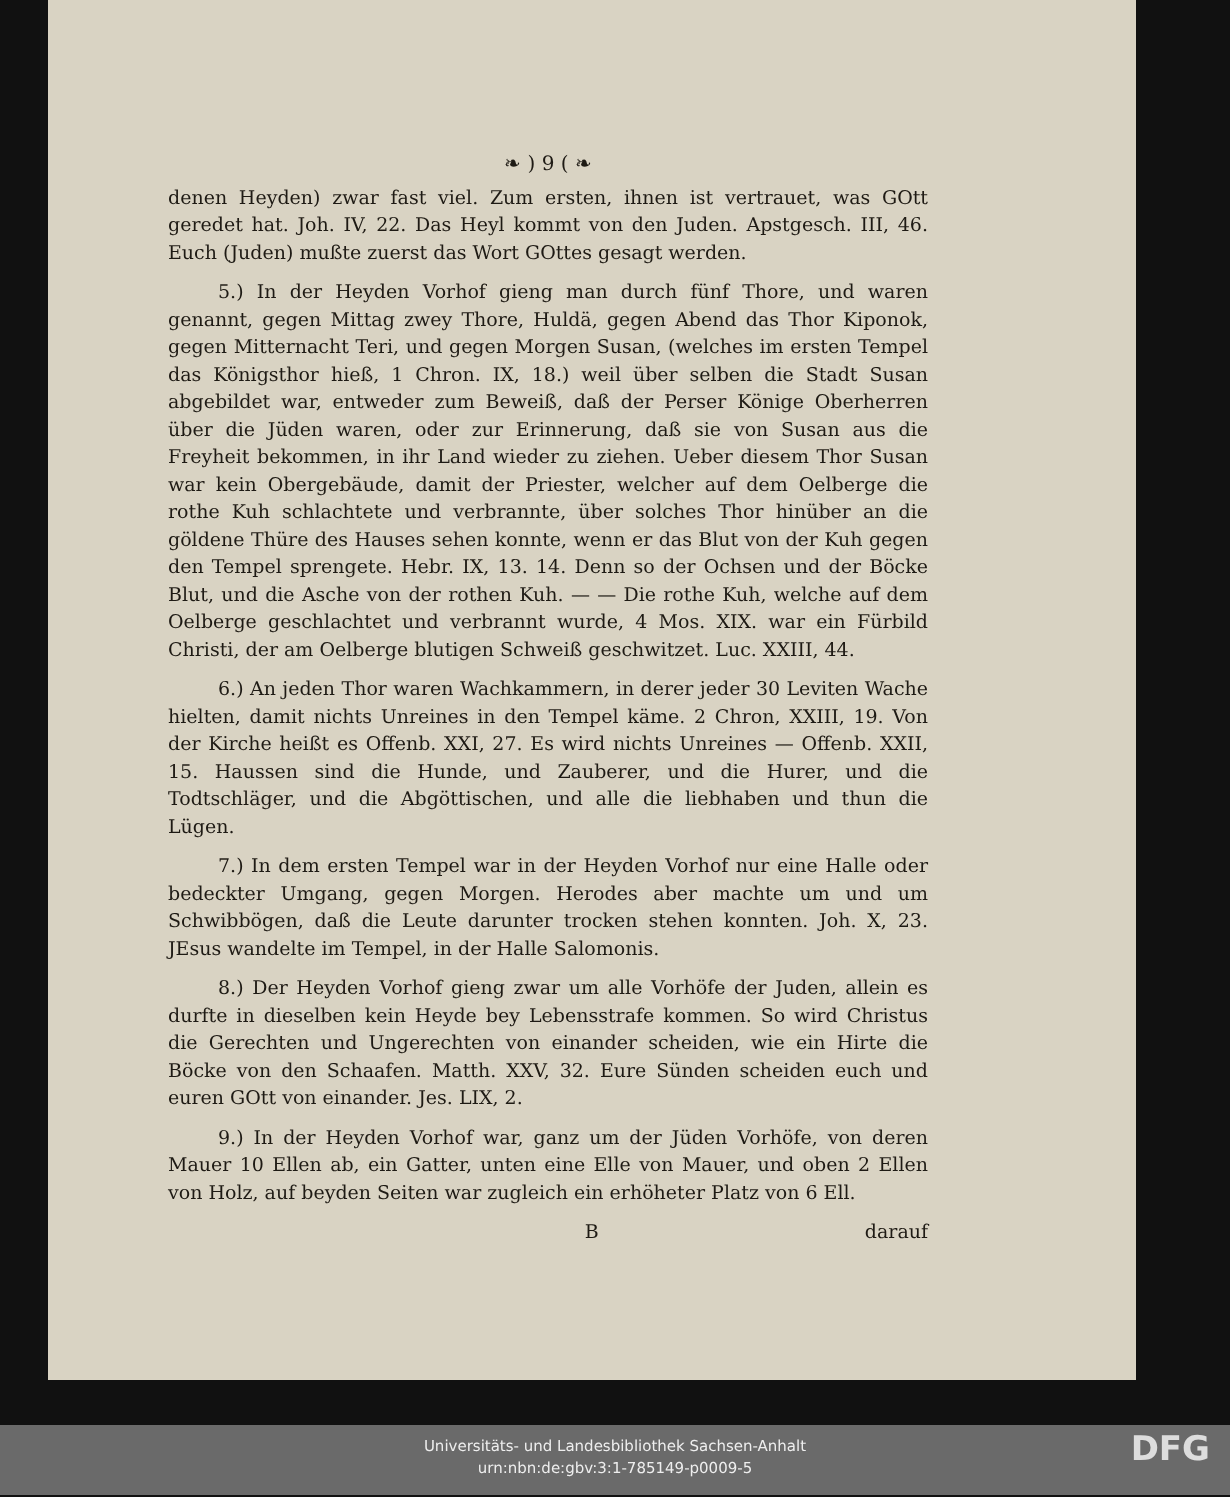❧ ) 9 ( ❧
denen Heyden) zwar fast viel. Zum ersten, ihnen ist vertrauet, was GOtt geredet hat. Joh. IV, 22. Das Heyl kommt von den Juden. Apstgesch. III, 46. Euch (Juden) mußte zuerst das Wort GOttes gesagt werden.
5.) In der Heyden Vorhof gieng man durch fünf Thore, und waren genannt, gegen Mittag zwey Thore, Huldä, gegen Abend das Thor Kiponok, gegen Mitternacht Teri, und gegen Morgen Susan, (welches im ersten Tempel das Königsthor hieß, 1 Chron. IX, 18.) weil über selben die Stadt Susan abgebildet war, entweder zum Beweiß, daß der Perser Könige Oberherren über die Jüden waren, oder zur Erinnerung, daß sie von Susan aus die Freyheit bekommen, in ihr Land wieder zu ziehen. Ueber diesem Thor Susan war kein Obergebäude, damit der Priester, welcher auf dem Oelberge die rothe Kuh schlachtete und verbrannte, über solches Thor hinüber an die göldene Thüre des Hauses sehen konnte, wenn er das Blut von der Kuh gegen den Tempel sprengete. Hebr. IX, 13. 14. Denn so der Ochsen und der Böcke Blut, und die Asche von der rothen Kuh. — — Die rothe Kuh, welche auf dem Oelberge geschlachtet und verbrannt wurde, 4 Mos. XIX. war ein Fürbild Christi, der am Oelberge blutigen Schweiß geschwitzet. Luc. XXIII, 44.
6.) An jeden Thor waren Wachkammern, in derer jeder 30 Leviten Wache hielten, damit nichts Unreines in den Tempel käme. 2 Chron, XXIII, 19. Von der Kirche heißt es Offenb. XXI, 27. Es wird nichts Unreines — Offenb. XXII, 15. Haussen sind die Hunde, und Zauberer, und die Hurer, und die Todtschläger, und die Abgöttischen, und alle die liebhaben und thun die Lügen.
7.) In dem ersten Tempel war in der Heyden Vorhof nur eine Halle oder bedeckter Umgang, gegen Morgen. Herodes aber machte um und um Schwibbögen, daß die Leute darunter trocken stehen konnten. Joh. X, 23. JEsus wandelte im Tempel, in der Halle Salomonis.
8.) Der Heyden Vorhof gieng zwar um alle Vorhöfe der Juden, allein es durfte in dieselben kein Heyde bey Lebensstrafe kommen. So wird Christus die Gerechten und Ungerechten von einander scheiden, wie ein Hirte die Böcke von den Schaafen. Matth. XXV, 32. Eure Sünden scheiden euch und euren GOtt von einander. Jes. LIX, 2.
9.) In der Heyden Vorhof war, ganz um der Jüden Vorhöfe, von deren Mauer 10 Ellen ab, ein Gatter, unten eine Elle von Mauer, und oben 2 Ellen von Holz, auf beyden Seiten war zugleich ein erhöheter Platz von 6 Ell.
B darauf
Universitäts- und Landesbibliothek Sachsen-Anhalt
urn:nbn:de:gbv:3:1-785149-p0009-5
DFG